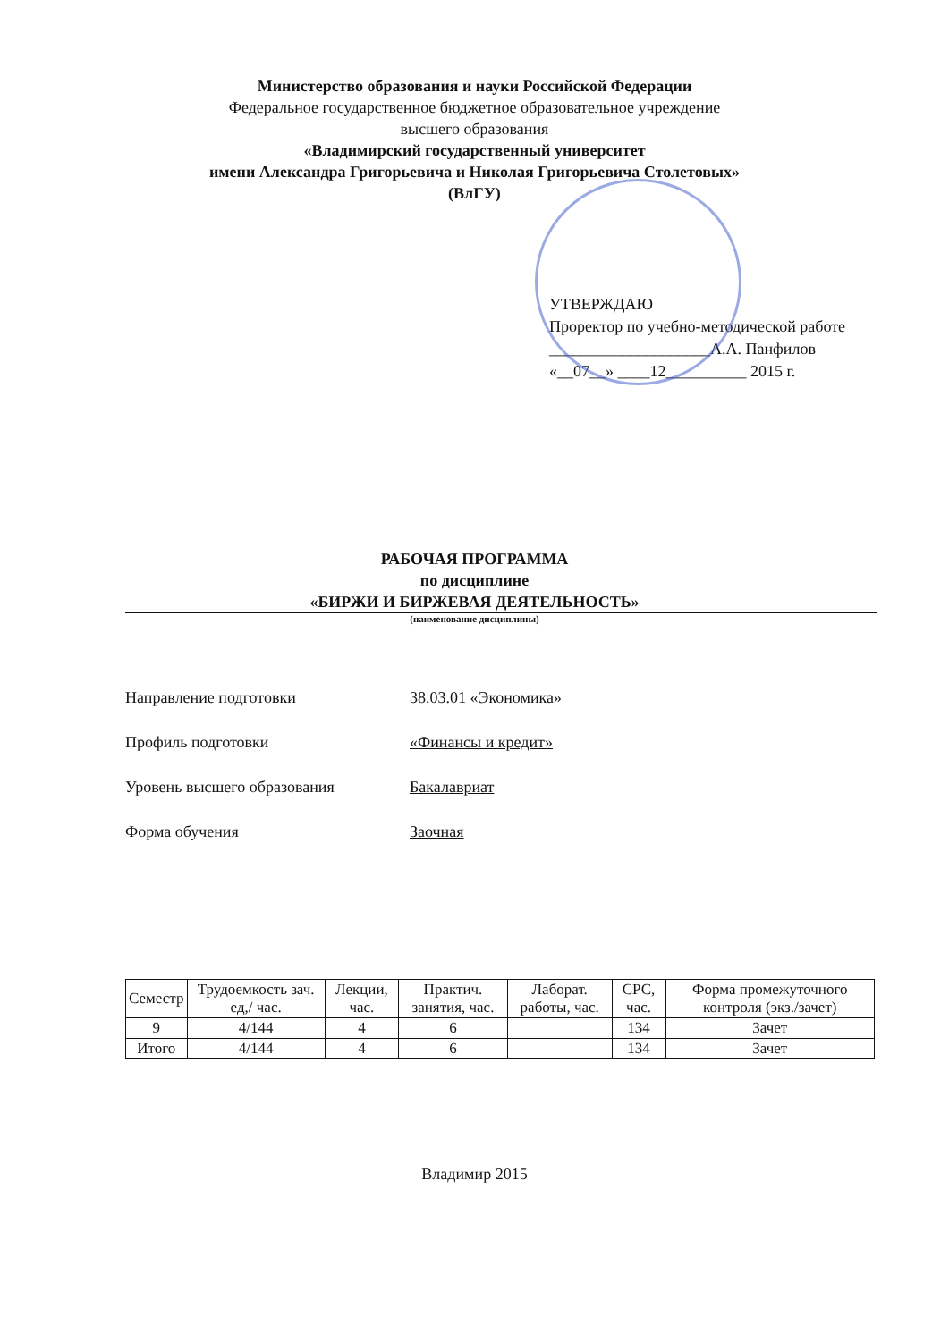Министерство образования и науки Российской Федерации
Федеральное государственное бюджетное образовательное учреждение
высшего образования
«Владимирский государственный университет
имени Александра Григорьевича и Николая Григорьевича Столетовых»
(ВлГУ)
УТВЕРЖДАЮ
Проректор по учебно-методической работе
____________________А.А. Панфилов
«__07__» ____12__________ 2015 г.
РАБОЧАЯ ПРОГРАММА
по дисциплине
«БИРЖИ И БИРЖЕВАЯ ДЕЯТЕЛЬНОСТЬ»
(наименование дисциплины)
Направление подготовки 38.03.01 «Экономика»
Профиль подготовки «Финансы и кредит»
Уровень высшего образования Бакалавриат
Форма обучения Заочная
| Семестр | Трудоемкость зач. ед,/ час. | Лекции, час. | Практич. занятия, час. | Лаборат. работы, час. | СРС, час. | Форма промежуточного контроля (экз./зачет) |
| --- | --- | --- | --- | --- | --- | --- |
| 9 | 4/144 | 4 | 6 | | 134 | Зачет |
| Итого | 4/144 | 4 | 6 | | 134 | Зачет |
Владимир 2015